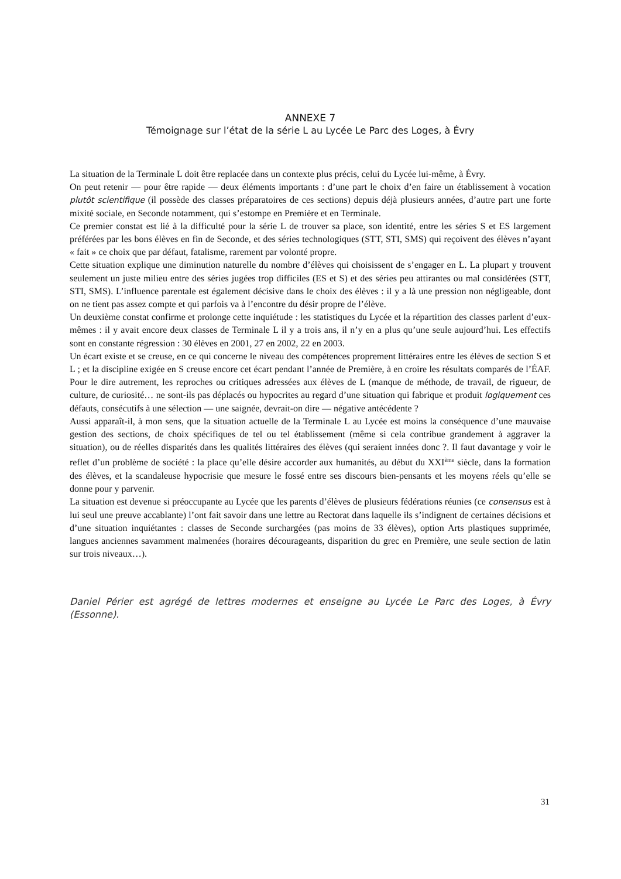ANNEXE 7
Témoignage sur l’état de la série L au Lycée Le Parc des Loges, à Évry
La situation de la Terminale L doit être replacée dans un contexte plus précis, celui du Lycée lui-même, à Évry.
On peut retenir — pour être rapide — deux éléments importants : d’une part le choix d’en faire un établissement à vocation plutôt scientifique (il possède des classes préparatoires de ces sections) depuis déjà plusieurs années, d’autre part une forte mixité sociale, en Seconde notamment, qui s’estompe en Première et en Terminale.
Ce premier constat est lié à la difficulté pour la série L de trouver sa place, son identité, entre les séries S et ES largement préférées par les bons élèves en fin de Seconde, et des séries technologiques (STT, STI, SMS) qui reçoivent des élèves n’ayant « fait » ce choix que par défaut, fatalisme, rarement par volonté propre.
Cette situation explique une diminution naturelle du nombre d’élèves qui choisissent de s’engager en L. La plupart y trouvent seulement un juste milieu entre des séries jugées trop difficiles (ES et S) et des séries peu attirantes ou mal considérées (STT, STI, SMS). L’influence parentale est également décisive dans le choix des élèves : il y a là une pression non négligeable, dont on ne tient pas assez compte et qui parfois va à l’encontre du désir propre de l’élève.
Un deuxième constat confirme et prolonge cette inquiétude : les statistiques du Lycée et la répartition des classes parlent d’eux-mêmes : il y avait encore deux classes de Terminale L il y a trois ans, il n’y en a plus qu’une seule aujourd’hui. Les effectifs sont en constante régression : 30 élèves en 2001, 27 en 2002, 22 en 2003.
Un écart existe et se creuse, en ce qui concerne le niveau des compétences proprement littéraires entre les élèves de section S et L ; et la discipline exigée en S creuse encore cet écart pendant l’année de Première, à en croire les résultats comparés de l’ÉAF. Pour le dire autrement, les reproches ou critiques adressées aux élèves de L (manque de méthode, de travail, de rigueur, de culture, de curiosité… ne sont-ils pas déplacés ou hypocrites au regard d’une situation qui fabrique et produit logiquement ces défauts, consécutifs à une sélection — une saignée, devrait-on dire — négative antécédente ?
Aussi apparaît-il, à mon sens, que la situation actuelle de la Terminale L au Lycée est moins la conséquence d’une mauvaise gestion des sections, de choix spécifiques de tel ou tel établissement (même si cela contribue grandement à aggraver la situation), ou de réelles disparités dans les qualités littéraires des élèves (qui seraient innées donc ?. Il faut davantage y voir le reflet d’un problème de société : la place qu’elle désire accorder aux humanités, au début du XXI<sup>ème</sup> siècle, dans la formation des élèves, et la scandaleuse hypocrisie que mesure le fossé entre ses discours bien-pensants et les moyens réels qu’elle se donne pour y parvenir.
La situation est devenue si préoccupante au Lycée que les parents d’élèves de plusieurs fédérations réunies (ce consensus est à lui seul une preuve accablante) l’ont fait savoir dans une lettre au Rectorat dans laquelle ils s’indignent de certaines décisions et d’une situation inquiétantes : classes de Seconde surchargées (pas moins de 33 élèves), option Arts plastiques supprimée, langues anciennes savamment malmenées (horaires décourageants, disparition du grec en Première, une seule section de latin sur trois niveaux…).
Daniel Périer est agrégé de lettres modernes et enseigne au Lycée Le Parc des Loges, à Évry (Essonne).
31